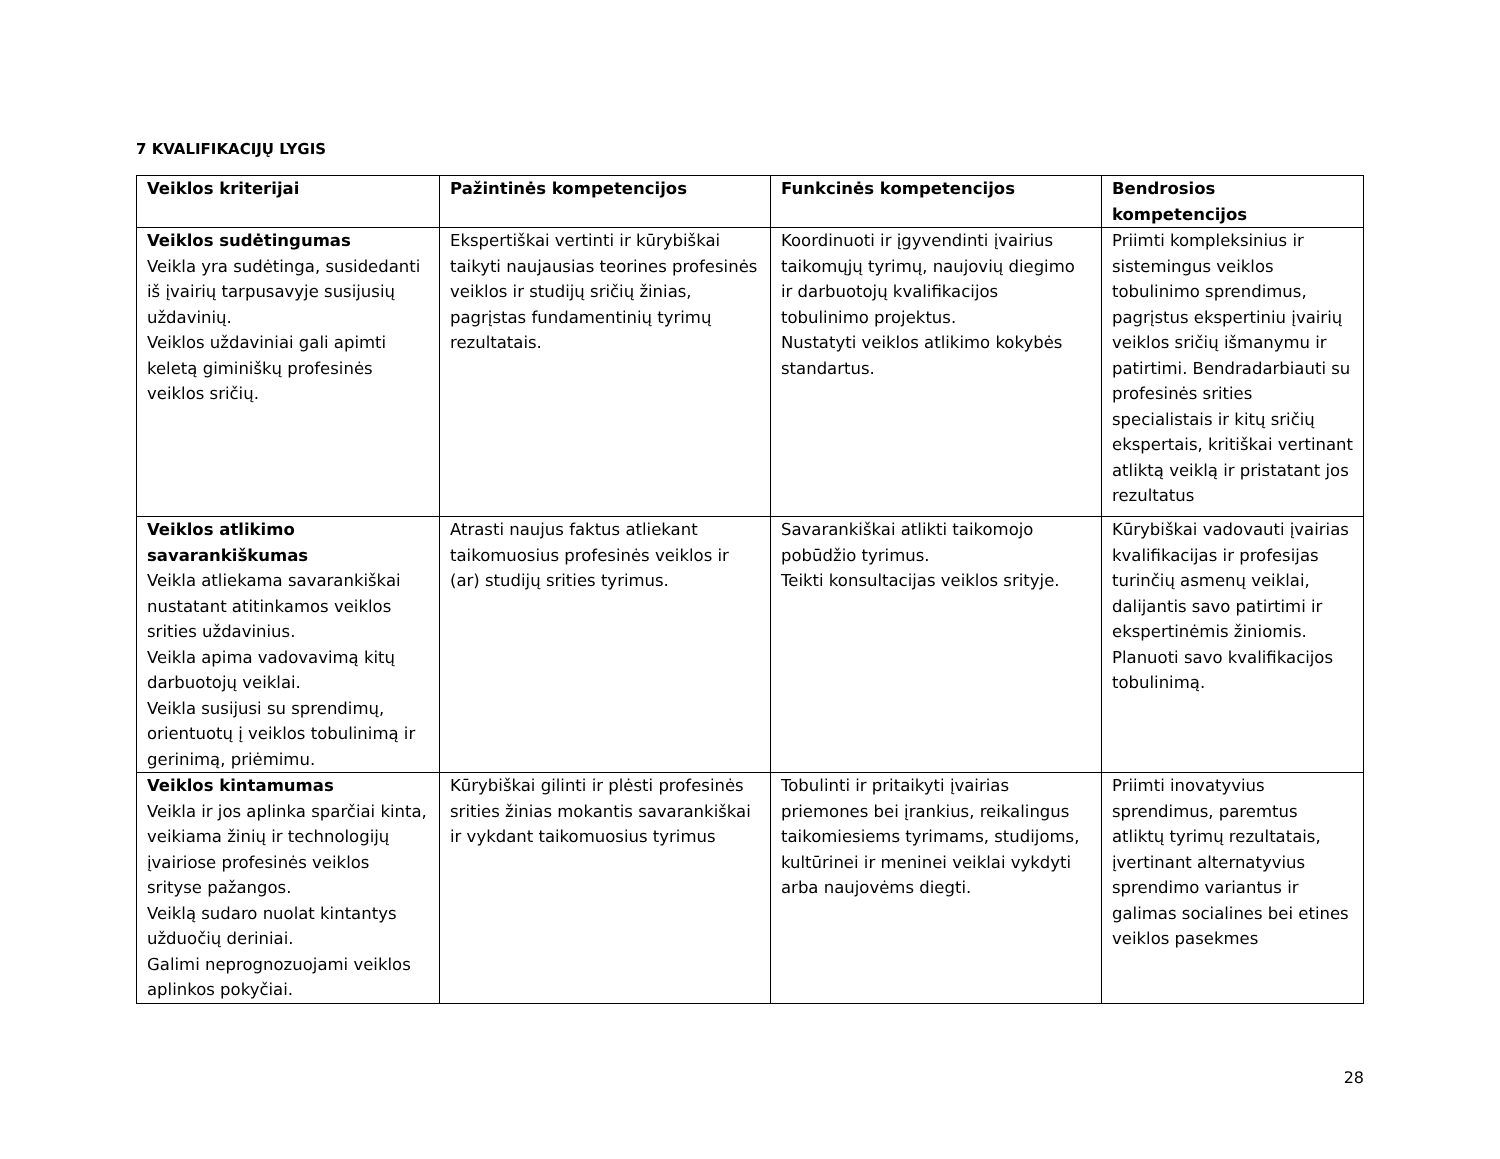7 KVALIFIKACIJŲ LYGIS
| Veiklos kriterijai | Pažintinės kompetencijos | Funkcinės kompetencijos | Bendrosios kompetencijos |
| --- | --- | --- | --- |
| Veiklos sudėtingumas Veikla yra sudėtinga, susidedanti iš įvairių tarpusavyje susijusių uždavinių. Veiklos uždaviniai gali apimti keletą giminiškų profesinės veiklos sričių. | Ekspertiškai vertinti ir kūrybiškai taikyti naujausias teorines profesinės veiklos ir studijų sričių žinias, pagrįstas fundamentinių tyrimų rezultatais. | Koordinuoti ir įgyvendinti įvairius taikomųjų tyrimų, naujovių diegimo ir darbuotojų kvalifikacijos tobulinimo projektus. Nustatyti veiklos atlikimo kokybės standartus. | Priimti kompleksinius ir sistemingus veiklos tobulinimo sprendimus, pagrįstus ekspertiniu įvairių veiklos sričių išmanymu ir patirtimi. Bendradarbiauti su profesinės srities specialistais ir kitų sričių ekspertais, kritiškai vertinant atliktą veiklą ir pristatant jos rezultatus |
| Veiklos atlikimo savarankiškumas Veikla atliekama savarankiškai nustatant atitinkamos veiklos srities uždavinius. Veikla apima vadovavimą kitų darbuotojų veiklai. Veikla susijusi su sprendimų, orientuotų į veiklos tobulinimą ir gerinimą, priėmimu. | Atrasti naujus faktus atliekant taikomuosius profesinės veiklos ir (ar) studijų srities tyrimus. | Savarankiškai atlikti taikomojo pobūdžio tyrimus. Teikti konsultacijas veiklos srityje. | Kūrybiškai vadovauti įvairias kvalifikacijas ir profesijas turinčių asmenų veiklai, dalijantis savo patirtimi ir ekspertinėmis žiniomis. Planuoti savo kvalifikacijos tobulinimą. |
| Veiklos kintamumas Veikla ir jos aplinka sparčiai kinta, veikiama žinių ir technologijų įvairiose profesinės veiklos srityse pažangos. Veiklą sudaro nuolat kintantys užduočių deriniai. Galimi neprognozuojami veiklos aplinkos pokyčiai. | Kūrybiškai gilinti ir plėsti profesinės srities žinias mokantis savarankiškai ir vykdant taikomuosius tyrimus | Tobulinti ir pritaikyti įvairias priemones bei įrankius, reikalingus taikomiesiems tyrimams, studijoms, kultūrinei ir meninei veiklai vykdyti arba naujovėms diegti. | Priimti inovatyvius sprendimus, paremtus atliktų tyrimų rezultatais, įvertinant alternatyvius sprendimo variantus ir galimas socialines bei etines veiklos pasekmes |
28